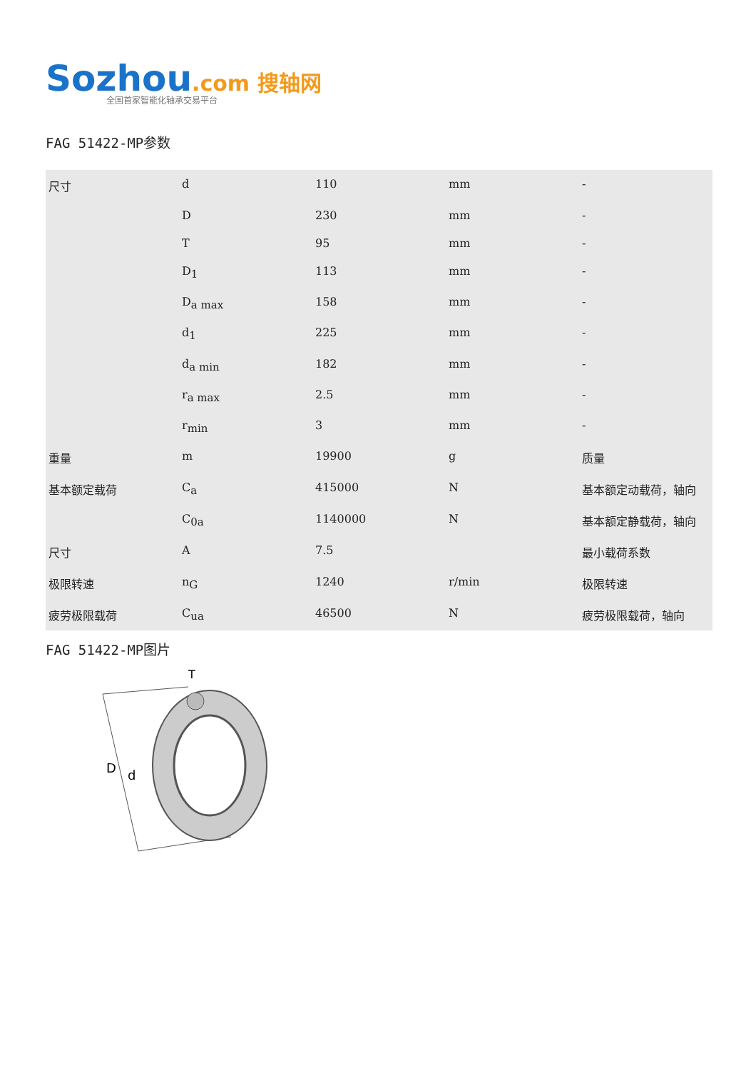Sozhou.com 搜轴网
全国首家智能化轴承交易平台
FAG 51422-MP参数
| 尺寸 | d | 110 | mm | - |
| | D | 230 | mm | - |
| | T | 95 | mm | - |
| | D<sub>1</sub> | 113 | mm | - |
| | D<sub>a max</sub> | 158 | mm | - |
| | d<sub>1</sub> | 225 | mm | - |
| | d<sub>a min</sub> | 182 | mm | - |
| | r<sub>a max</sub> | 2.5 | mm | - |
| | r<sub>min</sub> | 3 | mm | - |
| 重量 | m | 19900 | g | 质量 |
| 基本额定载荷 | C<sub>a</sub> | 415000 | N | 基本额定动载荷，轴向 |
| | C<sub>0a</sub> | 1140000 | N | 基本额定静载荷，轴向 |
| 尺寸 | A | 7.5 | | 最小载荷系数 |
| 极限转速 | n<sub>G</sub> | 1240 | r/min | 极限转速 |
| 疲劳极限载荷 | C<sub>ua</sub> | 46500 | N | 疲劳极限载荷，轴向 |
FAG 51422-MP图片
D
d
T